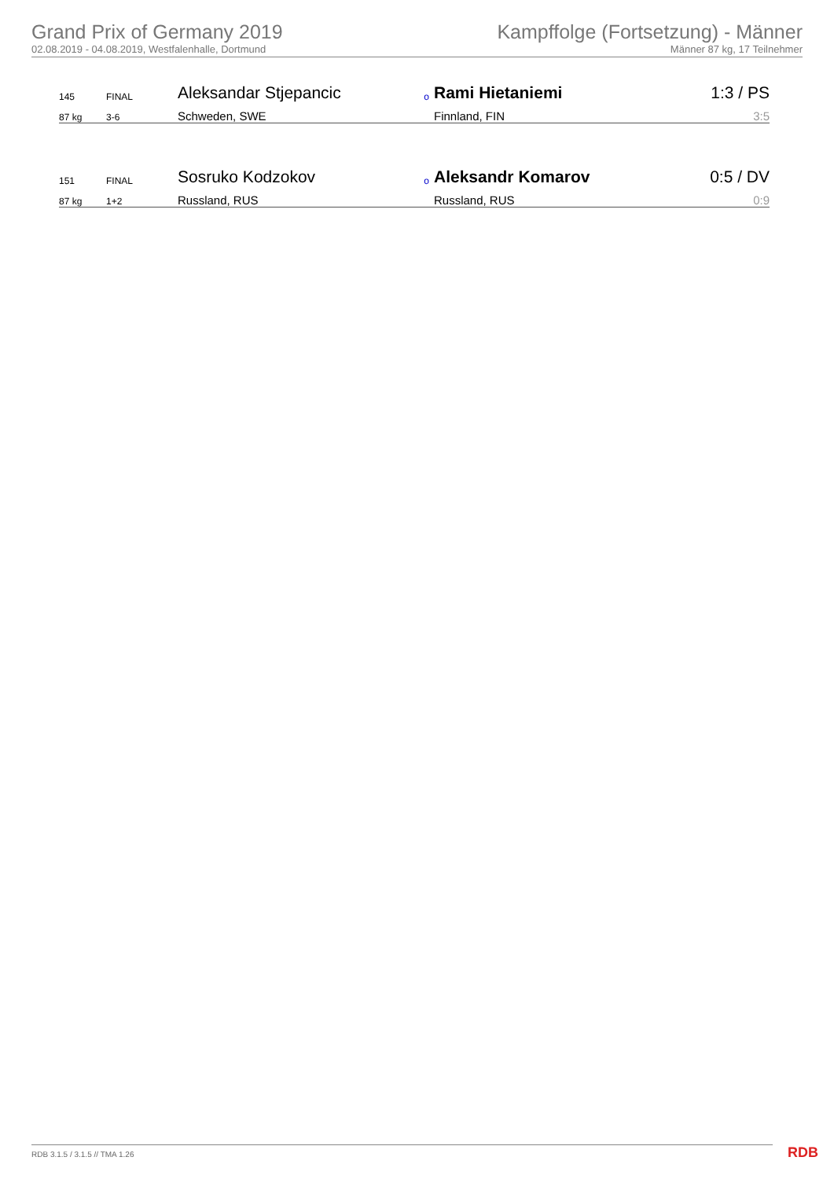Grand Prix of Germany 2019
02.08.2019 - 04.08.2019, Westfalenhalle, Dortmund
Kampffolge (Fortsetzung) - Männer
Männer 87 kg, 17 Teilnehmer
| 145 | FINAL | Aleksandar Stjepancic | o | Rami Hietaniemi | 1:3 / PS |
| 87 kg | 3-6 | Schweden, SWE | | Finnland, FIN | 3:5 |
| 151 | FINAL | Sosruko Kodzokov | o | Aleksandr Komarov | 0:5 / DV |
| 87 kg | 1+2 | Russland, RUS | | Russland, RUS | 0:9 |
RDB 3.1.5 / 3.1.5 // TMA 1.26 RDB